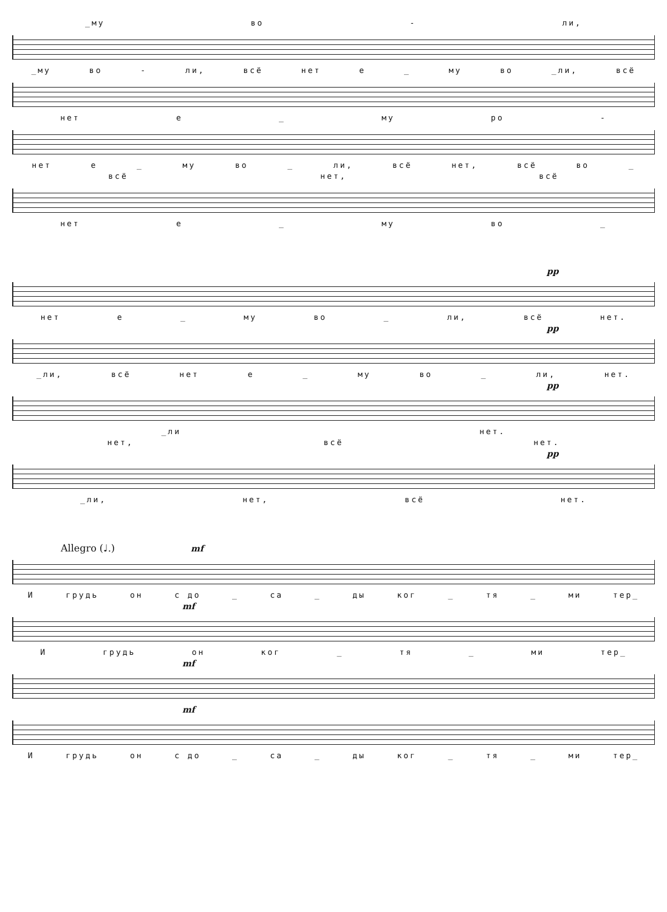_му во - ли,
_му во - ли, всё нет е _ му во _ли, всё
нет е _ му ро -
нет е _ му во _ ли, всё нет, всё во _
всё нет, всё
нет е _ му во _
pp
нет е _ му во _ ли, всё нет.
pp
_ли, всё нет е _ му во _ ли, нет.
pp
_ли нет.
нет, всё нет.
pp
_ли, нет, всё нет.
Allegro (♩.) mf
Игрудь он с до _ са _ ды ког _ тя _ ми тер_
mf
Игрудь он ког _ тя _ ми тер_
mf
mf
Игрудь он с до _ са _ ды ког _ тя _ ми тер_